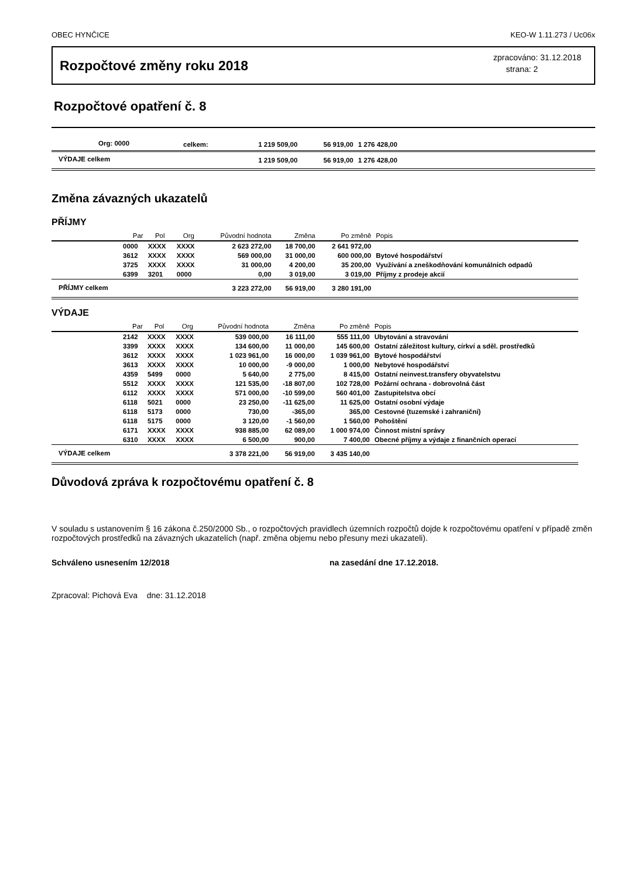OBEC HYNČICE KEO-W 1.11.273 / Uc06x
Rozpočtové změny roku 2018
zpracováno: 31.12.2018
strana: 2
Rozpočtové opatření č. 8
| Org: 0000 | celkem: | 1 219 509,00 | 56 919,00 | 1 276 428,00 | |
| VÝDAJE celkem | | 1 219 509,00 | 56 919,00 | 1 276 428,00 | |
Změna závazných ukazatelů
PŘÍJMY
| | Par | Pol | Org | Původní hodnota | Změna | Po změně | Popis |
| --- | --- | --- | --- | --- | --- | --- | --- |
| | 0000 | XXXX | XXXX | 2 623 272,00 | 18 700,00 | 2 641 972,00 | |
| | 3612 | XXXX | XXXX | 569 000,00 | 31 000,00 | 600 000,00 | Bytové hospodářství |
| | 3725 | XXXX | XXXX | 31 000,00 | 4 200,00 | 35 200,00 | Využívání a zneškodňování komunálních odpadů |
| | 6399 | 3201 | 0000 | 0,00 | 3 019,00 | 3 019,00 | Příjmy z prodeje akcií |
| PŘÍJMY celkem | | | | 3 223 272,00 | 56 919,00 | 3 280 191,00 | |
VÝDAJE
| | Par | Pol | Org | Původní hodnota | Změna | Po změně | Popis |
| --- | --- | --- | --- | --- | --- | --- | --- |
| | 2142 | XXXX | XXXX | 539 000,00 | 16 111,00 | 555 111,00 | Ubytování a stravování |
| | 3399 | XXXX | XXXX | 134 600,00 | 11 000,00 | 145 600,00 | Ostatní záležitost kultury, církví a sděl. prostředků |
| | 3612 | XXXX | XXXX | 1 023 961,00 | 16 000,00 | 1 039 961,00 | Bytové hospodářství |
| | 3613 | XXXX | XXXX | 10 000,00 | -9 000,00 | 1 000,00 | Nebytové hospodářství |
| | 4359 | 5499 | 0000 | 5 640,00 | 2 775,00 | 8 415,00 | Ostatní neinvest.transfery obyvatelstvu |
| | 5512 | XXXX | XXXX | 121 535,00 | -18 807,00 | 102 728,00 | Požární ochrana - dobrovolná část |
| | 6112 | XXXX | XXXX | 571 000,00 | -10 599,00 | 560 401,00 | Zastupitelstva obcí |
| | 6118 | 5021 | 0000 | 23 250,00 | -11 625,00 | 11 625,00 | Ostatní osobní výdaje |
| | 6118 | 5173 | 0000 | 730,00 | -365,00 | 365,00 | Cestovné (tuzemské i zahraniční) |
| | 6118 | 5175 | 0000 | 3 120,00 | -1 560,00 | 1 560,00 | Pohoštění |
| | 6171 | XXXX | XXXX | 938 885,00 | 62 089,00 | 1 000 974,00 | Činnost místní správy |
| | 6310 | XXXX | XXXX | 6 500,00 | 900,00 | 7 400,00 | Obecné příjmy a výdaje z finančních operací |
| VÝDAJE celkem | | | | 3 378 221,00 | 56 919,00 | 3 435 140,00 | |
Důvodová zpráva k rozpočtovému opatření č. 8
V souladu s ustanovením § 16 zákona č.250/2000 Sb., o rozpočtových pravidlech územních rozpočtů dojde k rozpočtovému opatření v případě změn rozpočtových prostředků na závazných ukazatelích (např. změna objemu nebo přesuny mezi ukazateli).
Schváleno usnesením 12/2018 na zasedání dne 17.12.2018.
Zpracoval: Pichová Eva dne: 31.12.2018